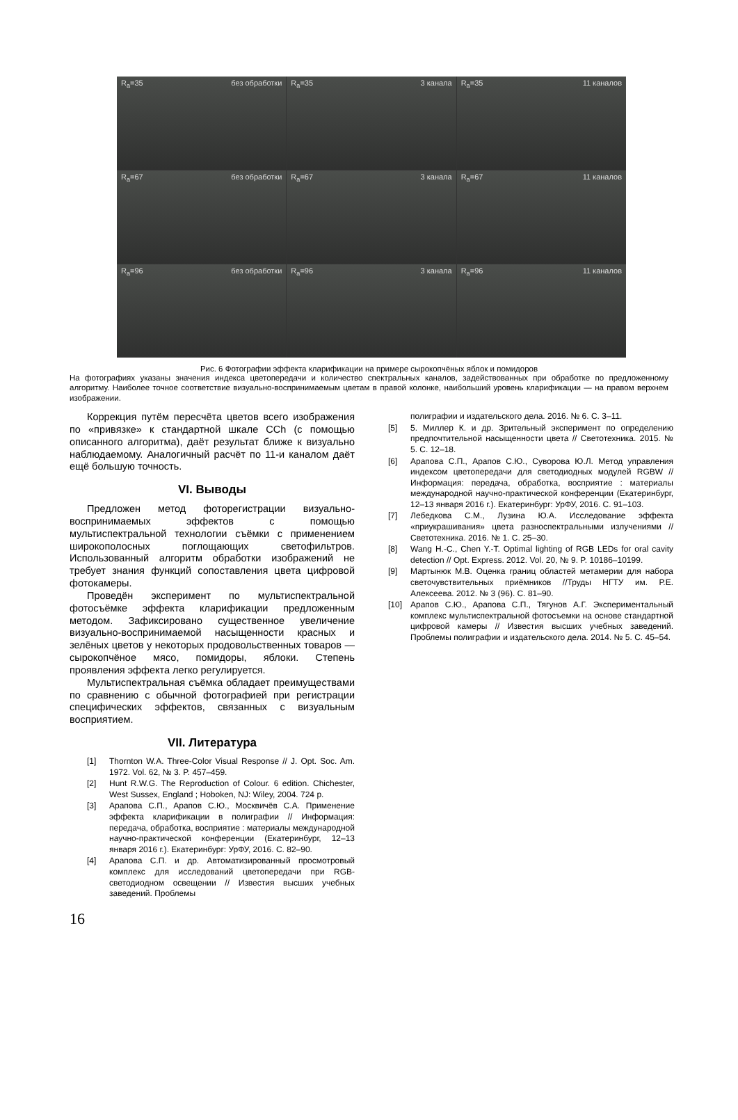R<sub>a</sub>=35 без обработки
R<sub>a</sub>=35 3 канала
R<sub>a</sub>=35 11 каналов
R<sub>a</sub>=67 без обработки
R<sub>a</sub>=67 3 канала
R<sub>a</sub>=67 11 каналов
R<sub>a</sub>=96 без обработки
R<sub>a</sub>=96 3 канала
R<sub>a</sub>=96 11 каналов
Рис. 6 Фотографии эффекта кларификации на примере сырокопчёных яблок и помидоров
На фотографиях указаны значения индекса цветопередачи и количество спектральных каналов, задействованных при обработке по предложенному алгоритму. Наиболее точное соответствие визуально-воспринимаемым цветам в правой колонке, наибольший уровень кларификации — на правом верхнем изображении.
Коррекция путём пересчёта цветов всего изображения по «привязке» к стандартной шкале CCh (с помощью описанного алгоритма), даёт результат ближе к визуально наблюдаемому. Аналогичный расчёт по 11-и каналом даёт ещё большую точность.
VI. Выводы
Предложен метод фоторегистрации визуально-воспринимаемых эффектов с помощью мультиспектральной технологии съёмки с применением широкополосных поглощающих светофильтров. Использованный алгоритм обработки изображений не требует знания функций сопоставления цвета цифровой фотокамеры.
Проведён эксперимент по мультиспектральной фотосъёмке эффекта кларификации предложенным методом. Зафиксировано существенное увеличение визуально-воспринимаемой насыщенности красных и зелёных цветов у некоторых продовольственных товаров — сырокопчёное мясо, помидоры, яблоки. Степень проявления эффекта легко регулируется.
Мультиспектральная съёмка обладает преимуществами по сравнению с обычной фотографией при регистрации специфических эффектов, связанных с визуальным восприятием.
VII. Литература
[1] Thornton W.A. Three-Color Visual Response // J. Opt. Soc. Am. 1972. Vol. 62, № 3. P. 457–459.
[2] Hunt R.W.G. The Reproduction of Colour. 6 edition. Chichester, West Sussex, England ; Hoboken, NJ: Wiley, 2004. 724 p.
[3] Арапова С.П., Арапов С.Ю., Москвичёв С.А. Применение эффекта кларификации в полиграфии // Информация: передача, обработка, восприятие : материалы международной научно-практической конференции (Екатеринбург, 12–13 января 2016 г.). Екатеринбург: УрФУ, 2016. С. 82–90.
[4] Арапова С.П. и др. Автоматизированный просмотровый комплекс для исследований цветопередачи при RGB-светодиодном освещении // Известия высших учебных заведений. Проблемы
полиграфии и издательского дела. 2016. № 6. С. 3–11.
[5] 5. Миллер К. и др. Зрительный эксперимент по определению предпочтительной насыщенности цвета // Светотехника. 2015. № 5. С. 12–18.
[6] Арапова С.П., Арапов С.Ю., Суворова Ю.Л. Метод управления индексом цветопередачи для светодиодных модулей RGBW // Информация: передача, обработка, восприятие : материалы международной научно-практической конференции (Екатеринбург, 12–13 января 2016 г.). Екатеринбург: УрФУ, 2016. С. 91–103.
[7] Лебедкова С.М., Лузина Ю.А. Исследование эффекта «приукрашивания» цвета разноспектральными излучениями // Светотехника. 2016. № 1. С. 25–30.
[8] Wang H.-C., Chen Y.-T. Optimal lighting of RGB LEDs for oral cavity detection // Opt. Express. 2012. Vol. 20, № 9. P. 10186–10199.
[9] Мартынюк М.В. Оценка границ областей метамерии для набора светочувствительных приёмников //Труды НГТУ им. Р.Е. Алексеева. 2012. № 3 (96). С. 81–90.
[10] Арапов С.Ю., Арапова С.П., Тягунов А.Г. Экспериментальный комплекс мультиспектральной фотосъемки на основе стандартной цифровой камеры // Известия высших учебных заведений. Проблемы полиграфии и издательского дела. 2014. № 5. С. 45–54.
16